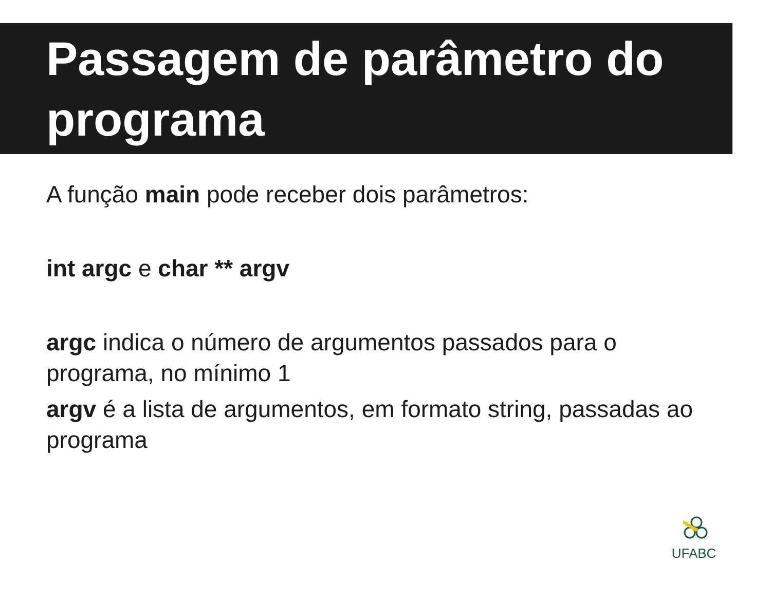Passagem de parâmetro do programa
A função main pode receber dois parâmetros:
int argc e char ** argv
argc indica o número de argumentos passados para o programa, no mínimo 1
argv é a lista de argumentos, em formato string, passadas ao programa
UFABC